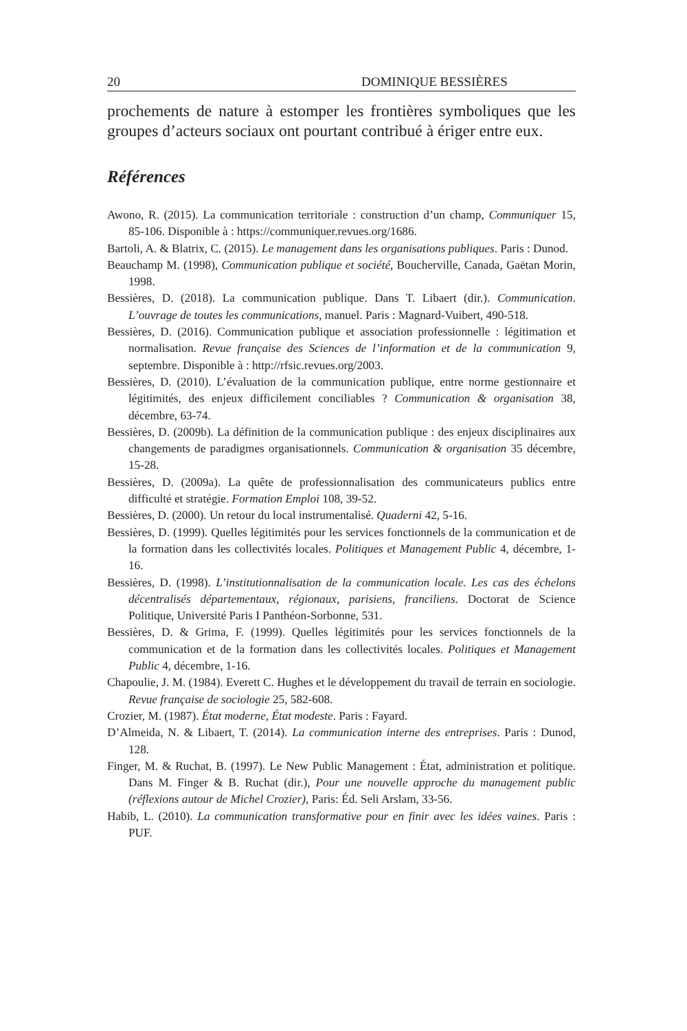20 DOMINIQUE BESSIÈRES
prochements de nature à estomper les frontières symboliques que les groupes d’acteurs sociaux ont pourtant contribué à ériger entre eux.
Références
Awono, R. (2015). La communication territoriale : construction d’un champ, Communiquer 15, 85-106. Disponible à : https://communiquer.revues.org/1686.
Bartoli, A. & Blatrix, C. (2015). Le management dans les organisations publiques. Paris : Dunod.
Beauchamp M. (1998), Communication publique et société, Boucherville, Canada, Gaëtan Morin, 1998.
Bessières, D. (2018). La communication publique. Dans T. Libaert (dir.). Communication. L’ouvrage de toutes les communications, manuel. Paris : Magnard-Vuibert, 490-518.
Bessières, D. (2016). Communication publique et association professionnelle : légitimation et normalisation. Revue française des Sciences de l’information et de la communication 9, septembre. Disponible à : http://rfsic.revues.org/2003.
Bessières, D. (2010). L’évaluation de la communication publique, entre norme gestionnaire et légitimités, des enjeux difficilement conciliables ? Communication & organisation 38, décembre, 63-74.
Bessières, D. (2009b). La définition de la communication publique : des enjeux disciplinaires aux changements de paradigmes organisationnels. Communication & organisation 35 décembre, 15-28.
Bessières, D. (2009a). La quête de professionnalisation des communicateurs publics entre difficulté et stratégie. Formation Emploi 108, 39-52.
Bessières, D. (2000). Un retour du local instrumentalisé. Quaderni 42, 5-16.
Bessières, D. (1999). Quelles légitimités pour les services fonctionnels de la communication et de la formation dans les collectivités locales. Politiques et Management Public 4, décembre, 1-16.
Bessières, D. (1998). L’institutionnalisation de la communication locale. Les cas des échelons décentralisés départementaux, régionaux, parisiens, franciliens. Doctorat de Science Politique, Université Paris I Panthéon-Sorbonne, 531.
Bessières, D. & Grima, F. (1999). Quelles légitimités pour les services fonctionnels de la communication et de la formation dans les collectivités locales. Politiques et Management Public 4, décembre, 1-16.
Chapoulie, J. M. (1984). Everett C. Hughes et le développement du travail de terrain en sociologie. Revue française de sociologie 25, 582-608.
Crozier, M. (1987). État moderne, État modeste. Paris : Fayard.
D’Almeida, N. & Libaert, T. (2014). La communication interne des entreprises. Paris : Dunod, 128.
Finger, M. & Ruchat, B. (1997). Le New Public Management : État, administration et politique. Dans M. Finger & B. Ruchat (dir.), Pour une nouvelle approche du management public (réflexions autour de Michel Crozier), Paris: Éd. Seli Arslam, 33-56.
Habib, L. (2010). La communication transformative pour en finir avec les idées vaines. Paris : PUF.